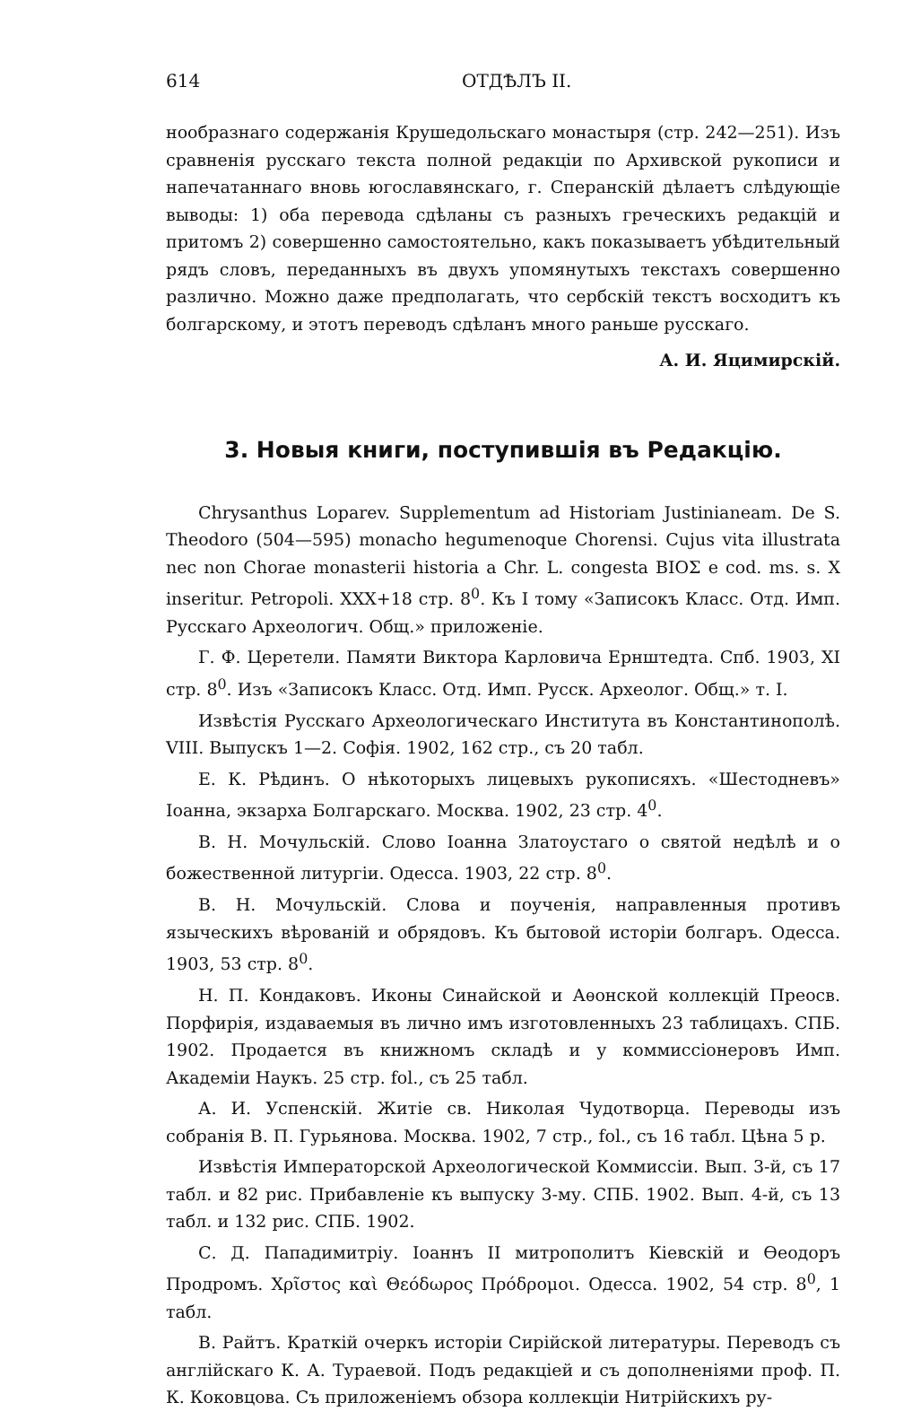614 ОТДѢЛЪ II.
нообразнаго содержанія Крушедольскаго монастыря (стр. 242—251). Изъ сравненія русскаго текста полной редакціи по Архивской рукописи и напечатаннаго вновь югославянскаго, г. Сперанскій дѣлаетъ слѣдующіе выводы: 1) оба перевода сдѣланы съ разныхъ греческихъ редакцій и притомъ 2) совершенно самостоятельно, какъ показываетъ убѣдительный рядъ словъ, переданныхъ въ двухъ упомянутыхъ текстахъ совершенно различно. Можно даже предполагать, что сербскій текстъ восходитъ къ болгарскому, и этотъ переводъ сдѣланъ много раньше русскаго.
А. И. Яцимирскій.
3. Новыя книги, поступившія въ Редакцію.
Chrysanthus Loparev. Supplementum ad Historiam Justinianeam. De S. Theodoro (504—595) monacho hegumenoque Chorensi. Cujus vita illustrata nec non Chorae monasterii historia a Chr. L. congesta ΒΙΟΣ e cod. ms. s. X inseritur. Petropoli. XXX+18 стр. 8<sup>0</sup>. Къ I тому «Записокъ Класс. Отд. Имп. Русскаго Археологич. Общ.» приложеніе.
Г. Ф. Церетели. Памяти Виктора Карловича Ернштедта. Спб. 1903, XI стр. 8<sup>0</sup>. Изъ «Записокъ Класс. Отд. Имп. Русск. Археолог. Общ.» т. I.
Извѣстія Русскаго Археологическаго Института въ Константинополѣ. VIII. Выпускъ 1—2. Софія. 1902, 162 стр., съ 20 табл.
Е. К. Рѣдинъ. О нѣкоторыхъ лицевыхъ рукописяхъ. «Шестодневъ» Іоанна, экзарха Болгарскаго. Москва. 1902, 23 стр. 4<sup>0</sup>.
В. Н. Мочульскій. Слово Іоанна Златоустаго о святой недѣлѣ и о божественной литургіи. Одесса. 1903, 22 стр. 8<sup>0</sup>.
В. Н. Мочульскій. Слова и поученія, направленныя противъ языческихъ вѣрованій и обрядовъ. Къ бытовой исторіи болгаръ. Одесса. 1903, 53 стр. 8<sup>0</sup>.
Н. П. Кондаковъ. Иконы Синайской и Аѳонской коллекцій Преосв. Порфирія, издаваемыя въ лично имъ изготовленныхъ 23 таблицахъ. СПБ. 1902. Продается въ книжномъ складѣ и у коммиссіонеровъ Имп. Академіи Наукъ. 25 стр. fol., съ 25 табл.
А. И. Успенскій. Житіе св. Николая Чудотворца. Переводы изъ собранія В. П. Гурьянова. Москва. 1902, 7 стр., fol., съ 16 табл. Цѣна 5 р.
Извѣстія Императорской Археологической Коммиссіи. Вып. 3-й, съ 17 табл. и 82 рис. Прибавленіе къ выпуску 3-му. СПБ. 1902. Вып. 4-й, съ 13 табл. и 132 рис. СПБ. 1902.
С. Д. Пападимитріу. Іоаннъ II митрополитъ Кіевскій и Ѳеодоръ Продромъ. Χρῖστος καὶ Θεόδωρος Πρόδρομοι. Одесса. 1902, 54 стр. 8<sup>0</sup>, 1 табл.
В. Райтъ. Краткій очеркъ исторіи Сирійской литературы. Переводъ съ англійскаго К. А. Тураевой. Подъ редакціей и съ дополненіями проф. П. К. Коковцова. Съ приложеніемъ обзора коллекціи Нитрійскихъ ру-